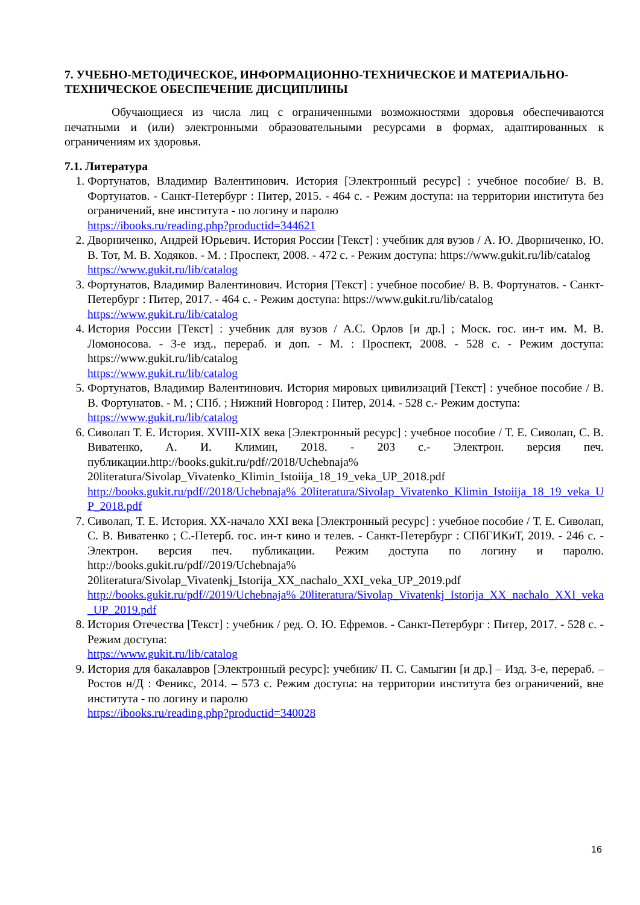7. УЧЕБНО-МЕТОДИЧЕСКОЕ, ИНФОРМАЦИОННО-ТЕХНИЧЕСКОЕ И МАТЕРИАЛЬНО-ТЕХНИЧЕСКОЕ ОБЕСПЕЧЕНИЕ ДИСЦИПЛИНЫ
Обучающиеся из числа лиц с ограниченными возможностями здоровья обеспечиваются печатными и (или) электронными образовательными ресурсами в формах, адаптированных к ограничениям их здоровья.
7.1. Литература
1. Фортунатов, Владимир Валентинович. История [Электронный ресурс] : учебное пособие/ В. В. Фортунатов. - Санкт-Петербург : Питер, 2015. - 464 с. - Режим доступа: на территории института без ограничений, вне института - по логину и паролю
https://ibooks.ru/reading.php?productid=344621
2. Дворниченко, Андрей Юрьевич. История России [Текст] : учебник для вузов / А. Ю. Дворниченко, Ю. В. Тот, М. В. Ходяков. - М. : Проспект, 2008. - 472 с. - Режим доступа: https://www.gukit.ru/lib/catalog
https://www.gukit.ru/lib/catalog
3. Фортунатов, Владимир Валентинович. История [Текст] : учебное пособие/ В. В. Фортунатов. - Санкт-Петербург : Питер, 2017. - 464 с. - Режим доступа: https://www.gukit.ru/lib/catalog
https://www.gukit.ru/lib/catalog
4. История России [Текст] : учебник для вузов / А.С. Орлов [и др.] ; Моск. гос. ин-т им. М. В. Ломоносова. - 3-е изд., перераб. и доп. - М. : Проспект, 2008. - 528 с. - Режим доступа: https://www.gukit.ru/lib/catalog
https://www.gukit.ru/lib/catalog
5. Фортунатов, Владимир Валентинович. История мировых цивилизаций [Текст] : учебное пособие / В. В. Фортунатов. - М. ; СПб. ; Нижний Новгород : Питер, 2014. - 528 с.- Режим доступа:
https://www.gukit.ru/lib/catalog
6. Сиволап Т. Е. История. XVIII-XIX века [Электронный ресурс] : учебное пособие / Т. Е. Сиволап, С. В. Виватенко, А. И. Климин, 2018. - 203 с.- Электрон. версия печ. публикации.http://books.gukit.ru/pdf//2018/Uchebnaja% 20literatura/Sivolap_Vivatenko_Klimin_Istoiija_18_19_veka_UP_2018.pdf
http://books.gukit.ru/pdf//2018/Uchebnaja% 20literatura/Sivolap_Vivatenko_Klimin_Istoiija_18_19_veka_UP_2018.pdf
7. Сиволап, Т. Е. История. XX-начало XXI века [Электронный ресурс] : учебное пособие / Т. Е. Сиволап, С. В. Виватенко ; С.-Петерб. гос. ин-т кино и телев. - Санкт-Петербург : СПбГИКиТ, 2019. - 246 с. - Электрон. версия печ. публикации. Режим доступа по логину и паролю. http://books.gukit.ru/pdf//2019/Uchebnaja% 20literatura/Sivolap_Vivatenkj_Istorija_XX_nachalo_XXI_veka_UP_2019.pdf
http://books.gukit.ru/pdf//2019/Uchebnaja% 20literatura/Sivolap_Vivatenkj_Istorija_XX_nachalo_XXI_veka_UP_2019.pdf
8. История Отечества [Текст] : учебник / ред. О. Ю. Ефремов. - Санкт-Петербург : Питер, 2017. - 528 с. - Режим доступа:
https://www.gukit.ru/lib/catalog
9. История для бакалавров [Электронный ресурс]: учебник/ П. С. Самыгин [и др.] – Изд. 3-е, перераб. – Ростов н/Д : Феникс, 2014. – 573 с. Режим доступа: на территории института без ограничений, вне института - по логину и паролю
https://ibooks.ru/reading.php?productid=340028
16